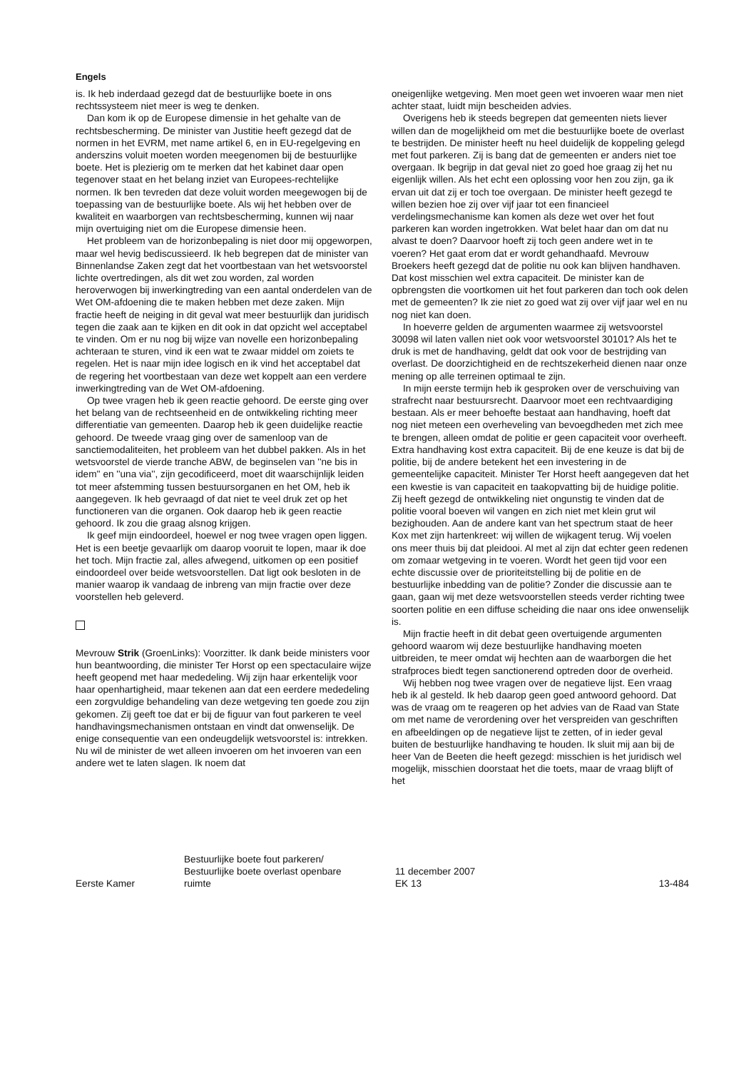Engels
is. Ik heb inderdaad gezegd dat de bestuurlijke boete in ons rechtssysteem niet meer is weg te denken.
Dan kom ik op de Europese dimensie in het gehalte van de rechtsbescherming. De minister van Justitie heeft gezegd dat de normen in het EVRM, met name artikel 6, en in EU-regelgeving en anderszins voluit moeten worden meegenomen bij de bestuurlijke boete. Het is plezierig om te merken dat het kabinet daar open tegenover staat en het belang inziet van Europees-rechtelijke normen. Ik ben tevreden dat deze voluit worden meegewogen bij de toepassing van de bestuurlijke boete. Als wij het hebben over de kwaliteit en waarborgen van rechtsbescherming, kunnen wij naar mijn overtuiging niet om die Europese dimensie heen.
Het probleem van de horizonbepaling is niet door mij opgeworpen, maar wel hevig bediscussieerd. Ik heb begrepen dat de minister van Binnenlandse Zaken zegt dat het voortbestaan van het wetsvoorstel lichte overtredingen, als dit wet zou worden, zal worden heroverwogen bij inwerkingtreding van een aantal onderdelen van de Wet OM-afdoening die te maken hebben met deze zaken. Mijn fractie heeft de neiging in dit geval wat meer bestuurlijk dan juridisch tegen die zaak aan te kijken en dit ook in dat opzicht wel acceptabel te vinden. Om er nu nog bij wijze van novelle een horizonbepaling achteraan te sturen, vind ik een wat te zwaar middel om zoiets te regelen. Het is naar mijn idee logisch en ik vind het acceptabel dat de regering het voortbestaan van deze wet koppelt aan een verdere inwerkingtreding van de Wet OM-afdoening.
Op twee vragen heb ik geen reactie gehoord. De eerste ging over het belang van de rechtseenheid en de ontwikkeling richting meer differentiatie van gemeenten. Daarop heb ik geen duidelijke reactie gehoord. De tweede vraag ging over de samenloop van de sanctiemodaliteiten, het probleem van het dubbel pakken. Als in het wetsvoorstel de vierde tranche ABW, de beginselen van ''ne bis in idem'' en ''una via'', zijn gecodificeerd, moet dit waarschijnlijk leiden tot meer afstemming tussen bestuursorganen en het OM, heb ik aangegeven. Ik heb gevraagd of dat niet te veel druk zet op het functioneren van die organen. Ook daarop heb ik geen reactie gehoord. Ik zou die graag alsnog krijgen.
Ik geef mijn eindoordeel, hoewel er nog twee vragen open liggen. Het is een beetje gevaarlijk om daarop vooruit te lopen, maar ik doe het toch. Mijn fractie zal, alles afwegend, uitkomen op een positief eindoordeel over beide wetsvoorstellen. Dat ligt ook besloten in de manier waarop ik vandaag de inbreng van mijn fractie over deze voorstellen heb geleverd.
Mevrouw Strik (GroenLinks): Voorzitter. Ik dank beide ministers voor hun beantwoording, die minister Ter Horst op een spectaculaire wijze heeft geopend met haar mededeling. Wij zijn haar erkentelijk voor haar openhartigheid, maar tekenen aan dat een eerdere mededeling een zorgvuldige behandeling van deze wetgeving ten goede zou zijn gekomen. Zij geeft toe dat er bij de figuur van fout parkeren te veel handhavingsmechanismen ontstaan en vindt dat onwenselijk. De enige consequentie van een ondeugdelijk wetsvoorstel is: intrekken. Nu wil de minister de wet alleen invoeren om het invoeren van een andere wet te laten slagen. Ik noem dat
oneigenlijke wetgeving. Men moet geen wet invoeren waar men niet achter staat, luidt mijn bescheiden advies.
Overigens heb ik steeds begrepen dat gemeenten niets liever willen dan de mogelijkheid om met die bestuurlijke boete de overlast te bestrijden. De minister heeft nu heel duidelijk de koppeling gelegd met fout parkeren. Zij is bang dat de gemeenten er anders niet toe overgaan. Ik begrijp in dat geval niet zo goed hoe graag zij het nu eigenlijk willen. Als het echt een oplossing voor hen zou zijn, ga ik ervan uit dat zij er toch toe overgaan. De minister heeft gezegd te willen bezien hoe zij over vijf jaar tot een financieel verdelingsmechanisme kan komen als deze wet over het fout parkeren kan worden ingetrokken. Wat belet haar dan om dat nu alvast te doen? Daarvoor hoeft zij toch geen andere wet in te voeren? Het gaat erom dat er wordt gehandhaafd. Mevrouw Broekers heeft gezegd dat de politie nu ook kan blijven handhaven. Dat kost misschien wel extra capaciteit. De minister kan de opbrengsten die voortkomen uit het fout parkeren dan toch ook delen met de gemeenten? Ik zie niet zo goed wat zij over vijf jaar wel en nu nog niet kan doen.
In hoeverre gelden de argumenten waarmee zij wetsvoorstel 30098 wil laten vallen niet ook voor wetsvoorstel 30101? Als het te druk is met de handhaving, geldt dat ook voor de bestrijding van overlast. De doorzichtigheid en de rechtszekerheid dienen naar onze mening op alle terreinen optimaal te zijn.
In mijn eerste termijn heb ik gesproken over de verschuiving van strafrecht naar bestuursrecht. Daarvoor moet een rechtvaardiging bestaan. Als er meer behoefte bestaat aan handhaving, hoeft dat nog niet meteen een overheveling van bevoegdheden met zich mee te brengen, alleen omdat de politie er geen capaciteit voor overheeft. Extra handhaving kost extra capaciteit. Bij de ene keuze is dat bij de politie, bij de andere betekent het een investering in de gemeentelijke capaciteit. Minister Ter Horst heeft aangegeven dat het een kwestie is van capaciteit en taakopvatting bij de huidige politie. Zij heeft gezegd de ontwikkeling niet ongunstig te vinden dat de politie vooral boeven wil vangen en zich niet met klein grut wil bezighouden. Aan de andere kant van het spectrum staat de heer Kox met zijn hartenkreet: wij willen de wijkagent terug. Wij voelen ons meer thuis bij dat pleidooi. Al met al zijn dat echter geen redenen om zomaar wetgeving in te voeren. Wordt het geen tijd voor een echte discussie over de prioriteitstelling bij de politie en de bestuurlijke inbedding van de politie? Zonder die discussie aan te gaan, gaan wij met deze wetsvoorstellen steeds verder richting twee soorten politie en een diffuse scheiding die naar ons idee onwenselijk is.
Mijn fractie heeft in dit debat geen overtuigende argumenten gehoord waarom wij deze bestuurlijke handhaving moeten uitbreiden, te meer omdat wij hechten aan de waarborgen die het strafproces biedt tegen sanctionerend optreden door de overheid.
Wij hebben nog twee vragen over de negatieve lijst. Een vraag heb ik al gesteld. Ik heb daarop geen goed antwoord gehoord. Dat was de vraag om te reageren op het advies van de Raad van State om met name de verordening over het verspreiden van geschriften en afbeeldingen op de negatieve lijst te zetten, of in ieder geval buiten de bestuurlijke handhaving te houden. Ik sluit mij aan bij de heer Van de Beeten die heeft gezegd: misschien is het juridisch wel mogelijk, misschien doorstaat het die toets, maar de vraag blijft of het
Eerste Kamer
Bestuurlijke boete fout parkeren/
Bestuurlijke boete overlast openbare
ruimte
11 december 2007
EK 13
13-484